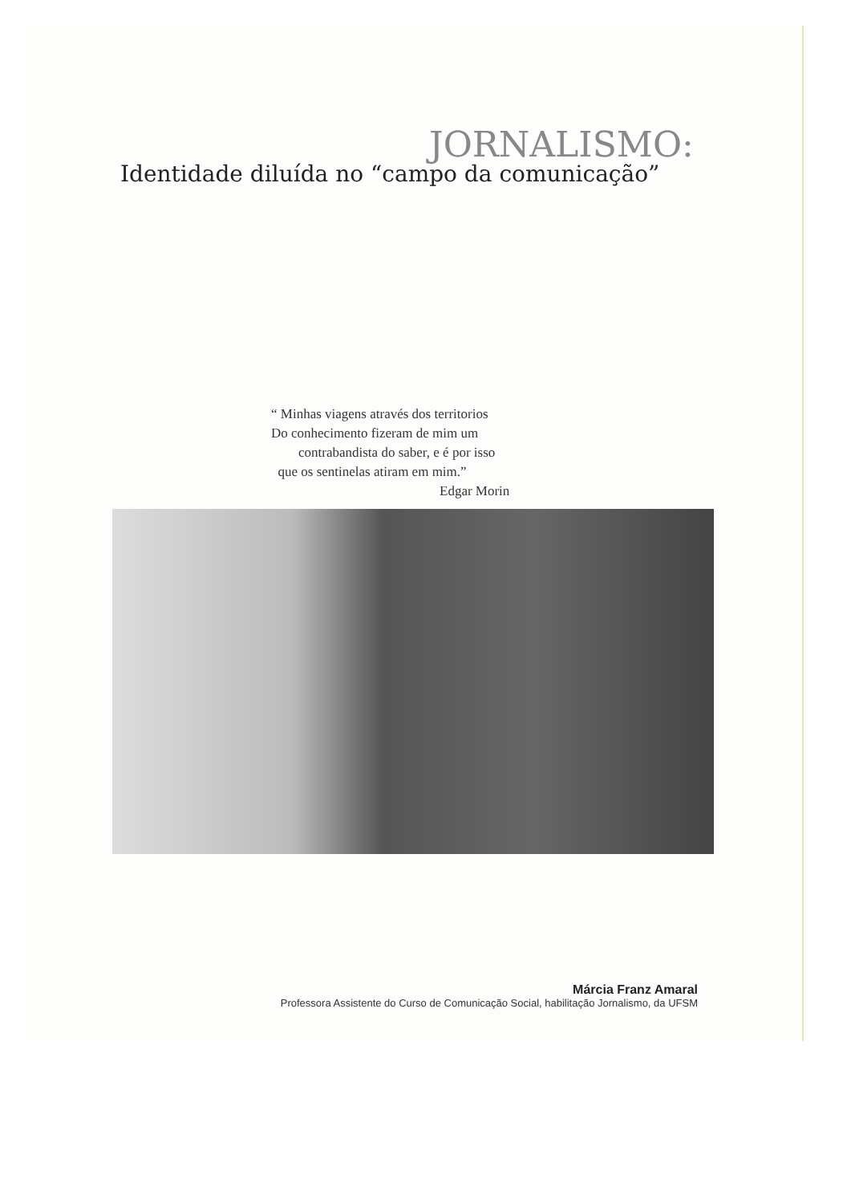JORNALISMO:
Identidade diluída no “campo da comunicação”
“ Minhas viagens através dos territorios
Do conhecimento fizeram de mim um
contrabandista do saber, e é por isso
que os sentinelas atiram em mim.”
Edgar Morin
Márcia Franz Amaral
Professora Assistente do Curso de Comunicação Social, habilitação Jornalismo, da UFSM